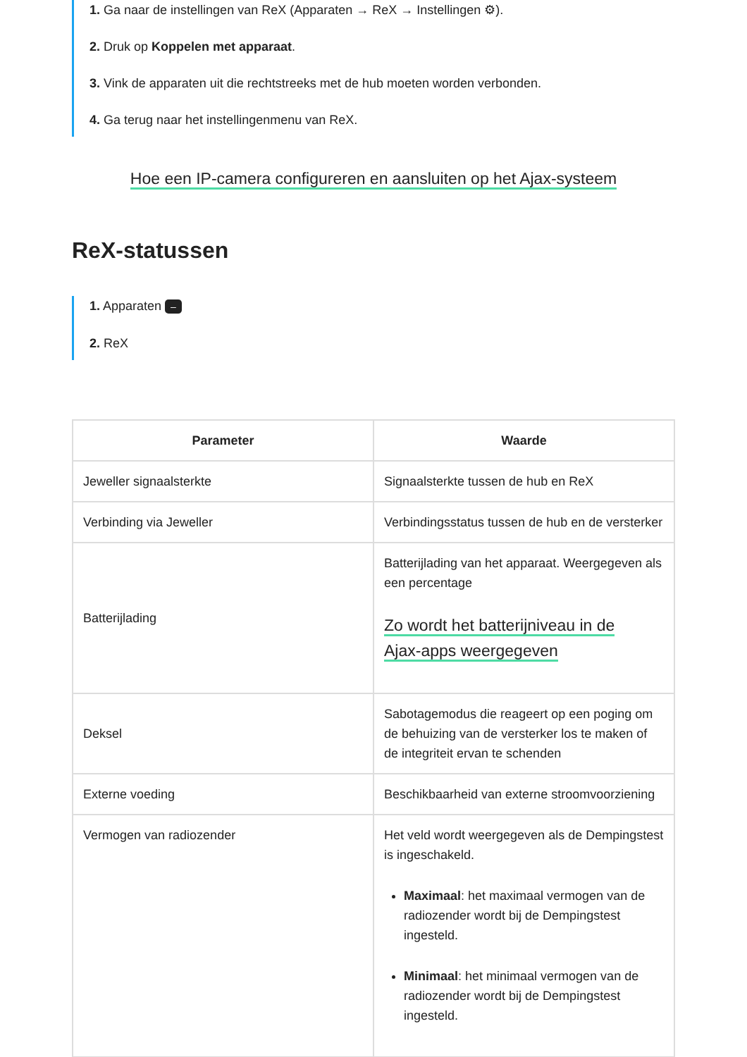1. Ga naar de instellingen van ReX (Apparaten → ReX → Instellingen ⚙).
2. Druk op Koppelen met apparaat.
3. Vink de apparaten uit die rechtstreeks met de hub moeten worden verbonden.
4. Ga terug naar het instellingenmenu van ReX.
Hoe een IP-camera configureren en aansluiten op het Ajax-systeem
ReX-statussen
1. Apparaten –
2. ReX
| Parameter | Waarde |
| --- | --- |
| Jeweller signaalsterkte | Signaalsterkte tussen de hub en ReX |
| Verbinding via Jeweller | Verbindingsstatus tussen de hub en de versterker |
| Batterijlading | Batterijlading van het apparaat. Weergegeven als een percentage Zo wordt het batterijniveau in de Ajax-apps weergegeven |
| Deksel | Sabotagemodus die reageert op een poging om de behuizing van de versterker los te maken of de integriteit ervan te schenden |
| Externe voeding | Beschikbaarheid van externe stroomvoorziening |
| Vermogen van radiozender | Het veld wordt weergegeven als de Dempingstest is ingeschakeld. Maximaal : het maximaal vermogen van de radiozender wordt bij de Dempingstest ingesteld. Minimaal : het minimaal vermogen van de radiozender wordt bij de Dempingstest ingesteld. |